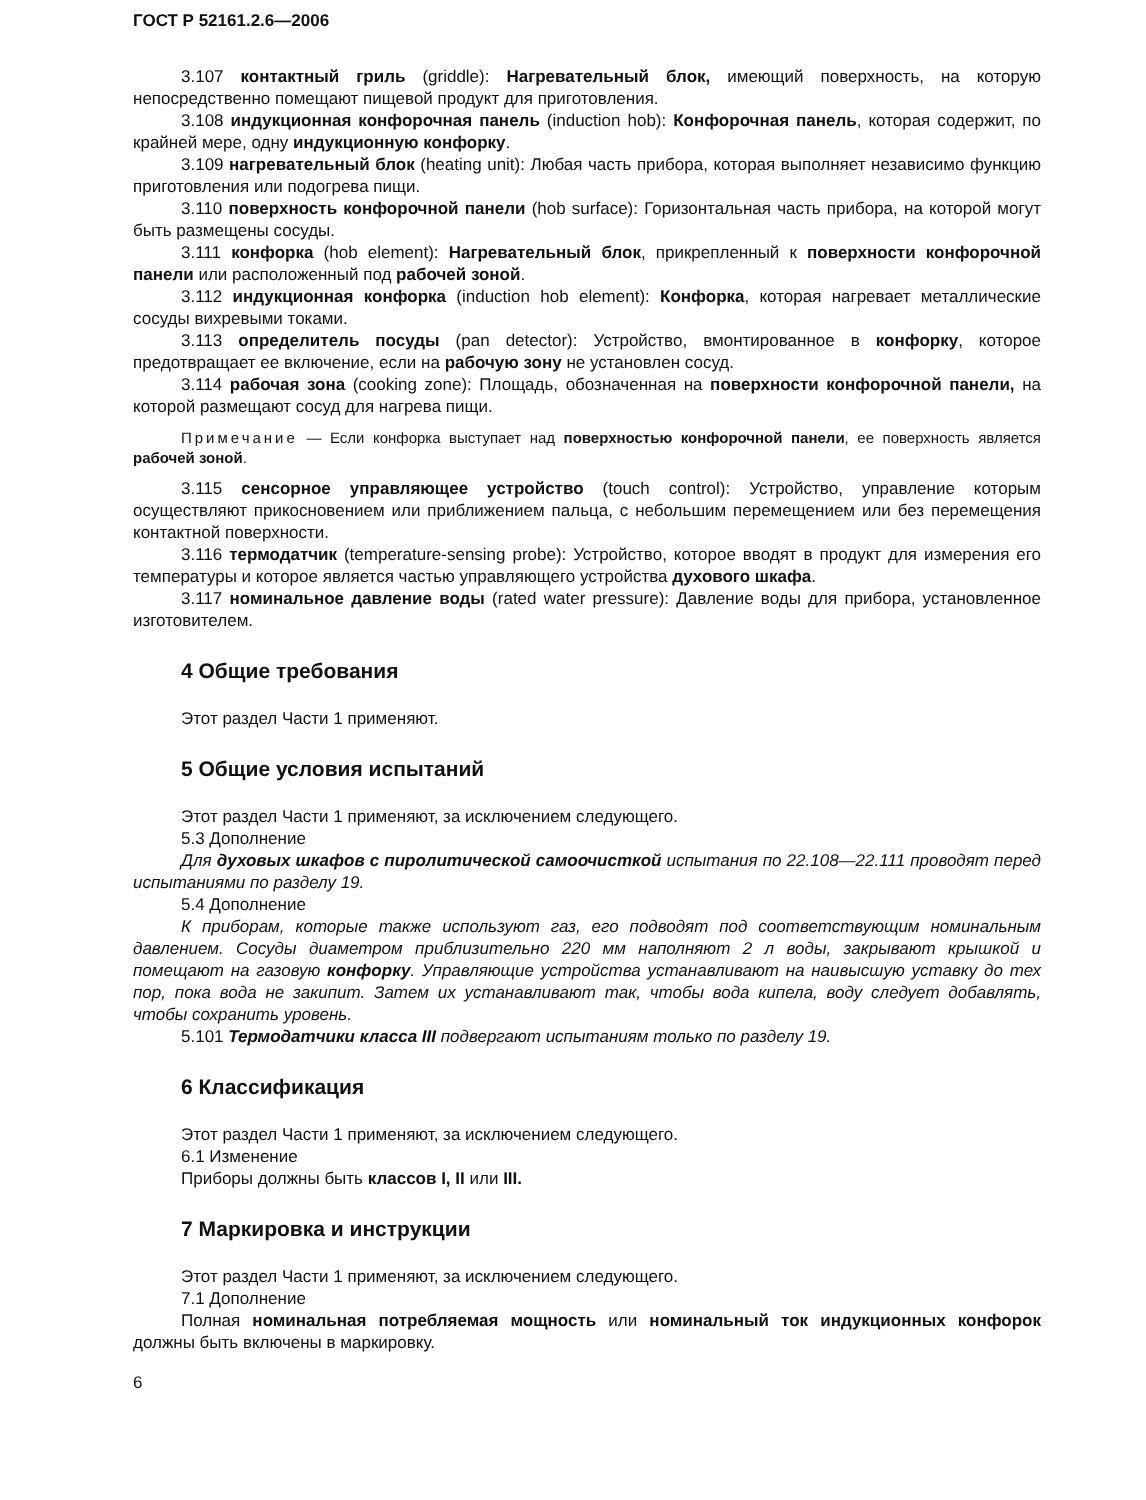ГОСТ Р 52161.2.6—2006
3.107 контактный гриль (griddle): Нагревательный блок, имеющий поверхность, на которую непосредственно помещают пищевой продукт для приготовления.
3.108 индукционная конфорочная панель (induction hob): Конфорочная панель, которая содержит, по крайней мере, одну индукционную конфорку.
3.109 нагревательный блок (heating unit): Любая часть прибора, которая выполняет независимо функцию приготовления или подогрева пищи.
3.110 поверхность конфорочной панели (hob surface): Горизонтальная часть прибора, на которой могут быть размещены сосуды.
3.111 конфорка (hob element): Нагревательный блок, прикрепленный к поверхности конфорочной панели или расположенный под рабочей зоной.
3.112 индукционная конфорка (induction hob element): Конфорка, которая нагревает металлические сосуды вихревыми токами.
3.113 определитель посуды (pan detector): Устройство, вмонтированное в конфорку, которое предотвращает ее включение, если на рабочую зону не установлен сосуд.
3.114 рабочая зона (cooking zone): Площадь, обозначенная на поверхности конфорочной панели, на которой размещают сосуд для нагрева пищи.
Примечание — Если конфорка выступает над поверхностью конфорочной панели, ее поверхность является рабочей зоной.
3.115 сенсорное управляющее устройство (touch control): Устройство, управление которым осуществляют прикосновением или приближением пальца, с небольшим перемещением или без перемещения контактной поверхности.
3.116 термодатчик (temperature-sensing probe): Устройство, которое вводят в продукт для измерения его температуры и которое является частью управляющего устройства духового шкафа.
3.117 номинальное давление воды (rated water pressure): Давление воды для прибора, установленное изготовителем.
4 Общие требования
Этот раздел Части 1 применяют.
5 Общие условия испытаний
Этот раздел Части 1 применяют, за исключением следующего.
5.3 Дополнение
Для духовых шкафов с пиролитической самоочисткой испытания по 22.108—22.111 проводят перед испытаниями по разделу 19.
5.4 Дополнение
К приборам, которые также используют газ, его подводят под соответствующим номинальным давлением. Сосуды диаметром приблизительно 220 мм наполняют 2 л воды, закрывают крышкой и помещают на газовую конфорку. Управляющие устройства устанавливают на наивысшую уставку до тех пор, пока вода не закипит. Затем их устанавливают так, чтобы вода кипела, воду следует добавлять, чтобы сохранить уровень.
5.101 Термодатчики класса III подвергают испытаниям только по разделу 19.
6 Классификация
Этот раздел Части 1 применяют, за исключением следующего.
6.1 Изменение
Приборы должны быть классов I, II или III.
7 Маркировка и инструкции
Этот раздел Части 1 применяют, за исключением следующего.
7.1 Дополнение
Полная номинальная потребляемая мощность или номинальный ток индукционных конфорок должны быть включены в маркировку.
6